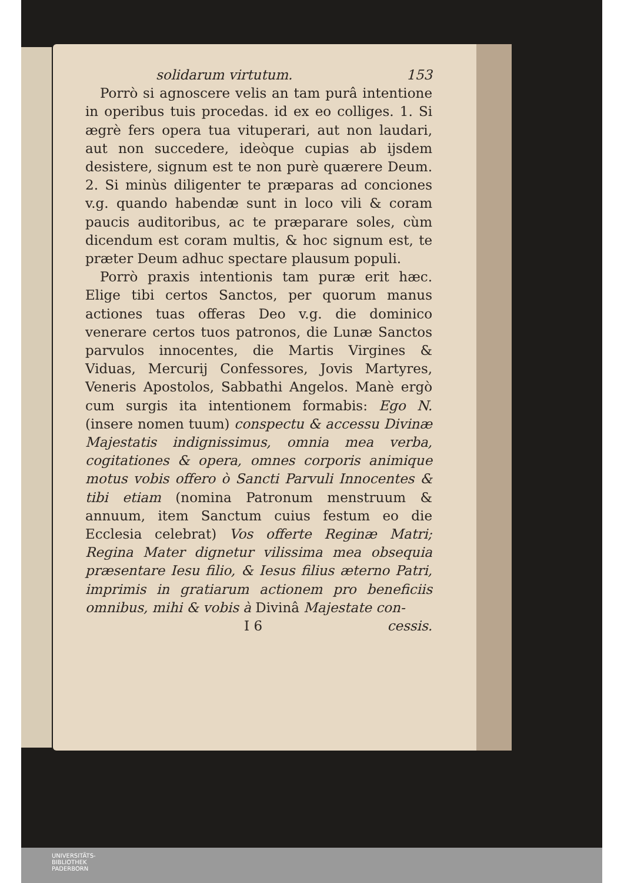solidarum virtutum. 153
Porrò si agnoscere velis an tam purâ intentione in operibus tuis procedas. id ex eo colliges. 1. Si ægrè fers opera tua vituperari, aut non laudari, aut non succedere, ideòque cupias ab ijsdem desistere, signum est te non purè quærere Deum. 2. Si minùs diligenter te præparas ad conciones v.g. quando habendæ sunt in loco vili & coram paucis auditoribus, ac te præparare soles, cùm dicendum est coram multis, & hoc signum est, te præter Deum adhuc spectare plausum populi.
Porrò praxis intentionis tam puræ erit hæc. Elige tibi certos Sanctos, per quorum manus actiones tuas offeras Deo v.g. die dominico venerare certos tuos patronos, die Lunæ Sanctos parvulos innocentes, die Martis Virgines & Viduas, Mercurij Confessores, Jovis Martyres, Veneris Apostolos, Sabbathi Angelos. Manè ergò cum surgis ita intentionem formabis: Ego N. (insere nomen tuum) conspectu & accessu Divinæ Majestatis indignissimus, omnia mea verba, cogitationes & opera, omnes corporis animique motus vobis offero ò Sancti Parvuli Innocentes & tibi etiam (nomina Patronum menstruum & annuum, item Sanctum cuius festum eo die Ecclesia celebrat) Vos offerte Reginæ Matri; Regina Mater dignetur vilissima mea obsequia præsentare Iesu filio, & Iesus filius æterno Patri, imprimis in gratiarum actionem pro beneficiis omnibus, mihi & vobis à Divinâ Majestate con-
I 6 cessis.
UNIVERSITÄTS-
BIBLIOTHEK
PADERBORN